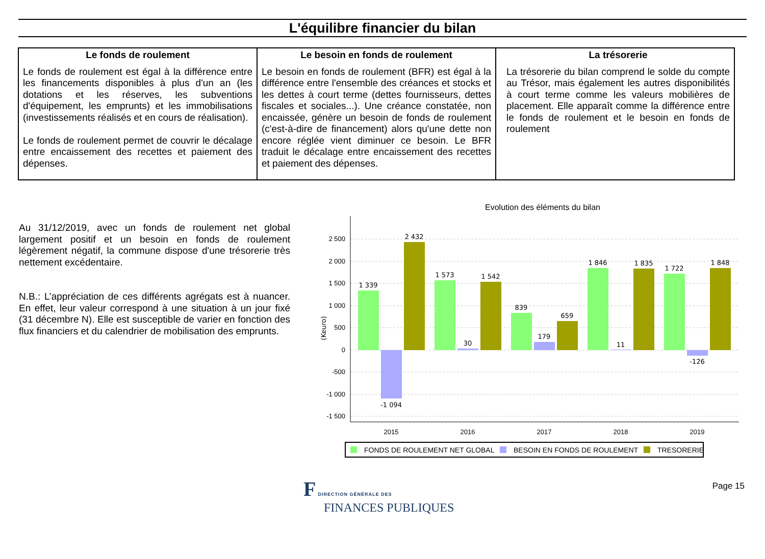L'équilibre financier du bilan
| Le fonds de roulement Le fonds de roulement est égal à la différence entre les financements disponibles à plus d'un an (les dotations et les réserves, les subventions d'équipement, les emprunts) et les immobilisations (investissements réalisés et en cours de réalisation). Le fonds de roulement permet de couvrir le décalage entre encaissement des recettes et paiement des dépenses. | Le besoin en fonds de roulement Le besoin en fonds de roulement (BFR) est égal à la différence entre l'ensemble des créances et stocks et les dettes à court terme (dettes fournisseurs, dettes fiscales et sociales...). Une créance constatée, non encaissée, génère un besoin de fonds de roulement (c'est-à-dire de financement) alors qu'une dette non encore réglée vient diminuer ce besoin. Le BFR traduit le décalage entre encaissement des recettes et paiement des dépenses. | La trésorerie La trésorerie du bilan comprend le solde du compte au Trésor, mais également les autres disponibilités à court terme comme les valeurs mobilières de placement. Elle apparaît comme la différence entre le fonds de roulement et le besoin en fonds de roulement |
Au 31/12/2019, avec un fonds de roulement net global largement positif et un besoin en fonds de roulement légèrement négatif, la commune dispose d'une trésorerie très nettement excédentaire.
N.B.: L’appréciation de ces différents agrégats est à nuancer. En effet, leur valeur correspond à une situation à un jour fixé (31 décembre N). Elle est susceptible de varier en fonction des flux financiers et du calendrier de mobilisation des emprunts.
Evolution des éléments du bilan
2 500
2 000
1 500
1 000
500
0
-500
-1 000
-1 500
(Keuro)
1 339
-1 094
2 432
1 573
30
1 542
839
179
659
1 846
11
1 835
1 722
-126
1 848
2015
2016
2017
2018
2019
FONDS DE ROULEMENT NET GLOBAL
BESOIN EN FONDS DE ROULEMENT
TRESORERIE
F DIRECTION GÉNÉRALE DES
FINANCES PUBLIQUES
Page 15